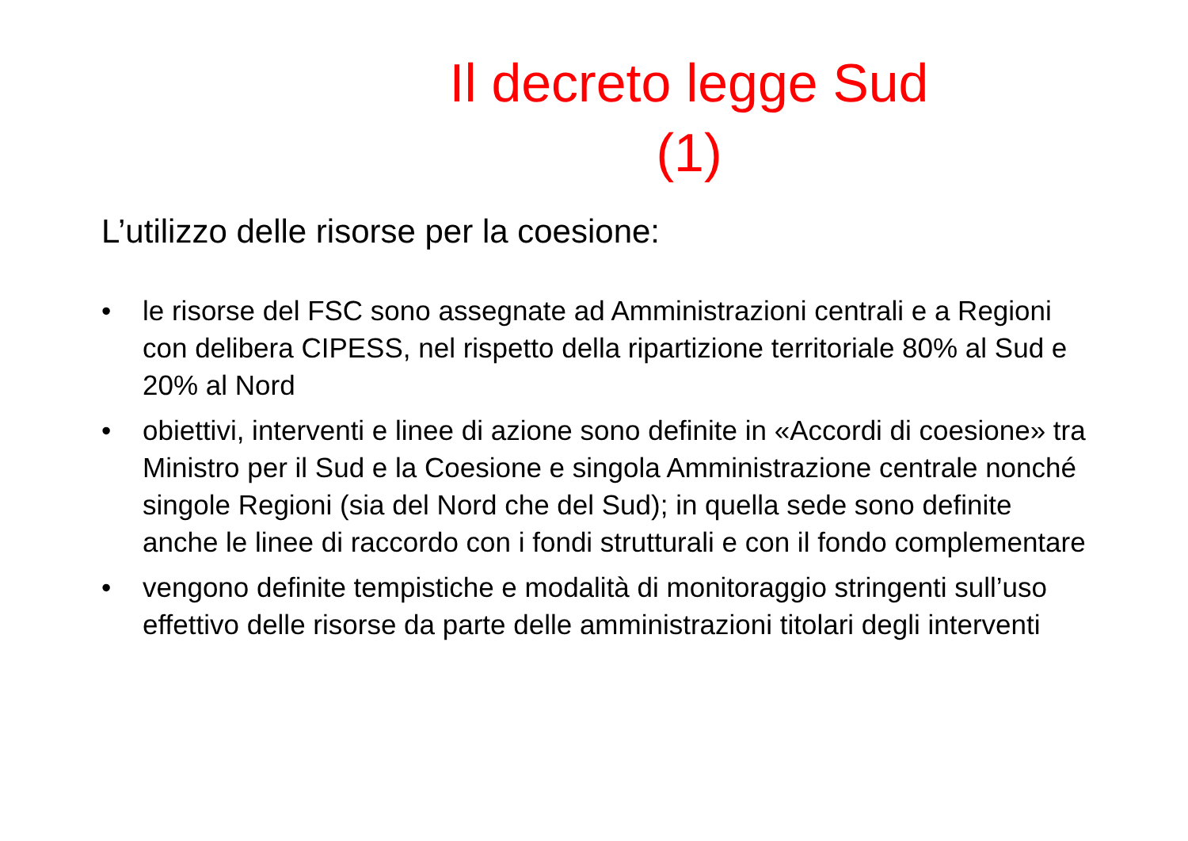Il decreto legge Sud
(1)
L’utilizzo delle risorse per la coesione:
• le risorse del FSC sono assegnate ad Amministrazioni centrali e a Regioni con delibera CIPESS, nel rispetto della ripartizione territoriale 80% al Sud e 20% al Nord
• obiettivi, interventi e linee di azione sono definite in «Accordi di coesione» tra Ministro per il Sud e la Coesione e singola Amministrazione centrale nonché singole Regioni (sia del Nord che del Sud); in quella sede sono definite anche le linee di raccordo con i fondi strutturali e con il fondo complementare
• vengono definite tempistiche e modalità di monitoraggio stringenti sull’uso effettivo delle risorse da parte delle amministrazioni titolari degli interventi